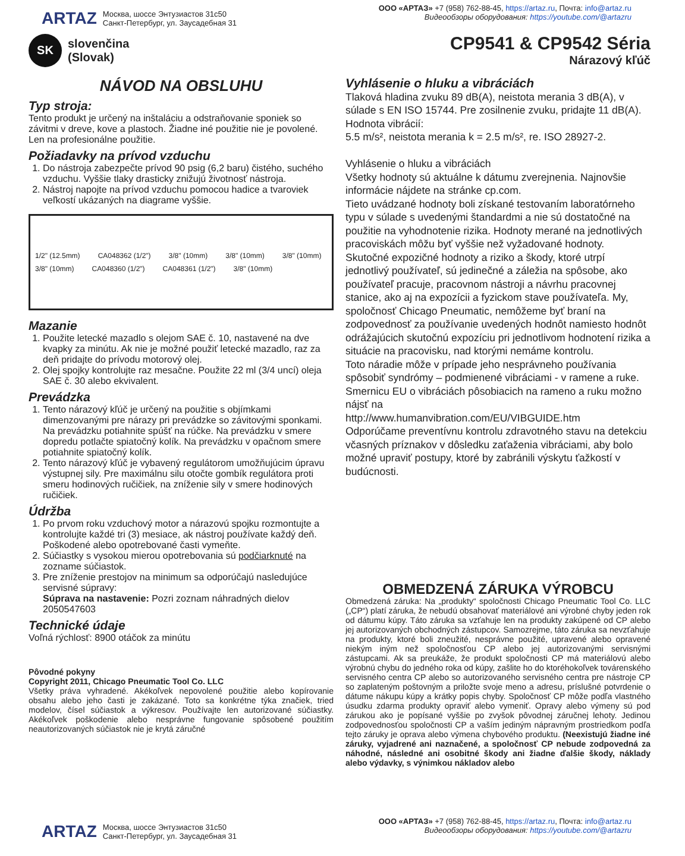ARTAZ
Москва, шоссе Энтузиастов 31с50
Санкт-Петербург, ул. Заусадебная 31
ООО «АРТАЗ» +7 (958) 762-88-45, https://artaz.ru, Почта: info@artaz.ru
Видеообзоры оборудования: https://youtube.com/@artazru
SK slovenčina
(Slovak)
CP9541 & CP9542 Séria
Nárazový kľúč
NÁVOD NA OBSLUHU
Typ stroja:
Tento produkt je určený na inštaláciu a odstraňovanie sponiek so závitmi v dreve, kove a plastoch. Žiadne iné použitie nie je povolené. Len na profesionálne použitie.
Požiadavky na prívod vzduchu
1. Do nástroja zabezpečte prívod 90 psig (6,2 baru) čistého, suchého vzduchu. Vyššie tlaky drasticky znižujú životnosť nástroja.
2. Nástroj napojte na prívod vzduchu pomocou hadice a tvaroviek veľkostí ukázaných na diagrame vyššie.
1/2" (12.5mm) CA048362 (1/2") 3/8" (10mm) 3/8" (10mm) 3/8" (10mm) 3/8" (10mm) CA048360 (1/2") CA048361 (1/2") 3/8" (10mm)
Mazanie
1. Použite letecké mazadlo s olejom SAE č. 10, nastavené na dve kvapky za minútu. Ak nie je možné použiť letecké mazadlo, raz za deň pridajte do prívodu motorový olej.
2. Olej spojky kontrolujte raz mesačne. Použite 22 ml (3/4 uncí) oleja SAE č. 30 alebo ekvivalent.
Prevádzka
1. Tento nárazový kľúč je určený na použitie s objímkami dimenzovanými pre nárazy pri prevádzke so závitovými sponkami. Na prevádzku potiahnite spúšť na rúčke. Na prevádzku v smere dopredu potlačte spiatočný kolík. Na prevádzku v opačnom smere potiahnite spiatočný kolík.
2. Tento nárazový kľúč je vybavený regulátorom umožňujúcim úpravu výstupnej sily. Pre maximálnu silu otočte gombík regulátora proti smeru hodinových ručičiek, na zníženie sily v smere hodinových ručičiek.
Údržba
1. Po prvom roku vzduchový motor a nárazovú spojku rozmontujte a kontrolujte každé tri (3) mesiace, ak nástroj používate každý deň. Poškodené alebo opotrebované časti vymeňte.
2. Súčiastky s vysokou mierou opotrebovania sú podčiarknuté na zozname súčiastok.
3. Pre zníženie prestojov na minimum sa odporúčajú nasledujúce servisné súpravy:
Súprava na nastavenie: Pozri zoznam náhradných dielov 2050547603
Technické údaje
Voľná rýchlosť: 8900 otáčok za minútu
Pôvodné pokyny
Copyright 2011, Chicago Pneumatic Tool Co. LLC
Všetky práva vyhradené. Akékoľvek nepovolené použitie alebo kopírovanie obsahu alebo jeho časti je zakázané. Toto sa konkrétne týka značiek, tried modelov, čísel súčiastok a výkresov. Používajte len autorizované súčiastky. Akékoľvek poškodenie alebo nesprávne fungovanie spôsobené použitím neautorizovaných súčiastok nie je krytá záručné
Vyhlásenie o hluku a vibráciách
Tlaková hladina zvuku 89 dB(A), neistota merania 3 dB(A), v súlade s EN ISO 15744. Pre zosilnenie zvuku, pridajte 11 dB(A).
Hodnota vibrácií:
5.5 m/s², neistota merania k = 2.5 m/s², re. ISO 28927-2.
Vyhlásenie o hluku a vibráciách
Všetky hodnoty sú aktuálne k dátumu zverejnenia. Najnovšie informácie nájdete na stránke cp.com.
Tieto uvádzané hodnoty boli získané testovaním laboratórneho typu v súlade s uvedenými štandardmi a nie sú dostatočné na použitie na vyhodnotenie rizika. Hodnoty merané na jednotlivých pracoviskách môžu byť vyššie než vyžadované hodnoty. Skutočné expozičné hodnoty a riziko a škody, ktoré utrpí jednotlivý používateľ, sú jedinečné a záležia na spôsobe, ako používateľ pracuje, pracovnom nástroji a návrhu pracovnej stanice, ako aj na expozícii a fyzickom stave používateľa. My, spoločnosť Chicago Pneumatic, nemôžeme byť braní na zodpovednosť za používanie uvedených hodnôt namiesto hodnôt odrážajúcich skutočnú expozíciu pri jednotlivom hodnotení rizika a situácie na pracovisku, nad ktorými nemáme kontrolu.
Toto náradie môže v prípade jeho nesprávneho používania spôsobiť syndrómy – podmienené vibráciami - v ramene a ruke. Smernicu EU o vibráciách pôsobiacich na rameno a ruku možno nájsť na
http://www.humanvibration.com/EU/VIBGUIDE.htm
Odporúčame preventívnu kontrolu zdravotného stavu na detekciu včasných príznakov v dôsledku zaťaženia vibráciami, aby bolo možné upraviť postupy, ktoré by zabránili výskytu ťažkostí v budúcnosti.
OBMEDZENÁ ZÁRUKA VÝROBCU
Obmedzená záruka: Na „produkty“ spoločnosti Chicago Pneumatic Tool Co. LLC („CP“) platí záruka, že nebudú obsahovať materiálové ani výrobné chyby jeden rok od dátumu kúpy. Táto záruka sa vzťahuje len na produkty zakúpené od CP alebo jej autorizovaných obchodných zástupcov. Samozrejme, táto záruka sa nevzťahuje na produkty, ktoré boli zneužité, nesprávne použité, upravené alebo opravené niekým iným než spoločnosťou CP alebo jej autorizovanými servisnými zástupcami. Ak sa preukáže, že produkt spoločnosti CP má materiálovú alebo výrobnú chybu do jedného roka od kúpy, zašlite ho do ktoréhokoľvek továrenského servisného centra CP alebo so autorizovaného servisného centra pre nástroje CP so zaplateným poštovným a priložte svoje meno a adresu, príslušné potvrdenie o dátume nákupu kúpy a krátky popis chyby. Spoločnosť CP môže podľa vlastného úsudku zdarma produkty opraviť alebo vymeniť. Opravy alebo výmeny sú pod zárukou ako je popísané vyššie po zvyšok pôvodnej záručnej lehoty. Jedinou zodpovednosťou spoločnosti CP a vaším jediným nápravným prostriedkom podľa tejto záruky je oprava alebo výmena chybového produktu. (Neexistujú žiadne iné záruky, vyjadrené ani naznačené, a spoločnosť CP nebude zodpovedná za náhodné, následné ani osobitné škody ani žiadne ďalšie škody, náklady alebo výdavky, s výnimkou nákladov alebo
ARTAZ
Москва, шоссе Энтузиастов 31с50
Санкт-Петербург, ул. Заусадебная 31
ООО «АРТАЗ» +7 (958) 762-88-45, https://artaz.ru, Почта: info@artaz.ru
Видеообзоры оборудования: https://youtube.com/@artazru